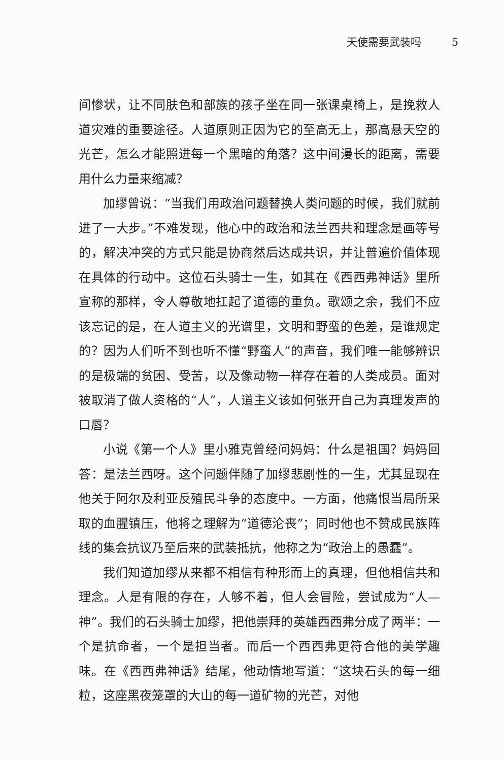天使需要武装吗 5
间惨状，让不同肤色和部族的孩子坐在同一张课桌椅上，是挽救人道灾难的重要途径。人道原则正因为它的至高无上，那高悬天空的光芒，怎么才能照进每一个黑暗的角落？这中间漫长的距离，需要用什么力量来缩减？
加缪曾说：“当我们用政治问题替换人类问题的时候，我们就前进了一大步。”不难发现，他心中的政治和法兰西共和理念是画等号的，解决冲突的方式只能是协商然后达成共识，并让普遍价值体现在具体的行动中。这位石头骑士一生，如其在《西西弗神话》里所宣称的那样，令人尊敬地扛起了道德的重负。歌颂之余，我们不应该忘记的是，在人道主义的光谱里，文明和野蛮的色差，是谁规定的？因为人们听不到也听不懂“野蛮人”的声音，我们唯一能够辨识的是极端的贫困、受苦，以及像动物一样存在着的人类成员。面对被取消了做人资格的“人”，人道主义该如何张开自己为真理发声的口唇？
小说《第一个人》里小雅克曾经问妈妈：什么是祖国？妈妈回答：是法兰西呀。这个问题伴随了加缪悲剧性的一生，尤其显现在他关于阿尔及利亚反殖民斗争的态度中。一方面，他痛恨当局所采取的血腥镇压，他将之理解为“道德沦丧”；同时他也不赞成民族阵线的集会抗议乃至后来的武装抵抗，他称之为“政治上的愚蠢”。
我们知道加缪从来都不相信有种形而上的真理，但他相信共和理念。人是有限的存在，人够不着，但人会冒险，尝试成为“人—神”。我们的石头骑士加缪，把他崇拜的英雄西西弗分成了两半：一个是抗命者，一个是担当者。而后一个西西弗更符合他的美学趣味。在《西西弗神话》结尾，他动情地写道：“这块石头的每一细粒，这座黑夜笼罩的大山的每一道矿物的光芒，对他